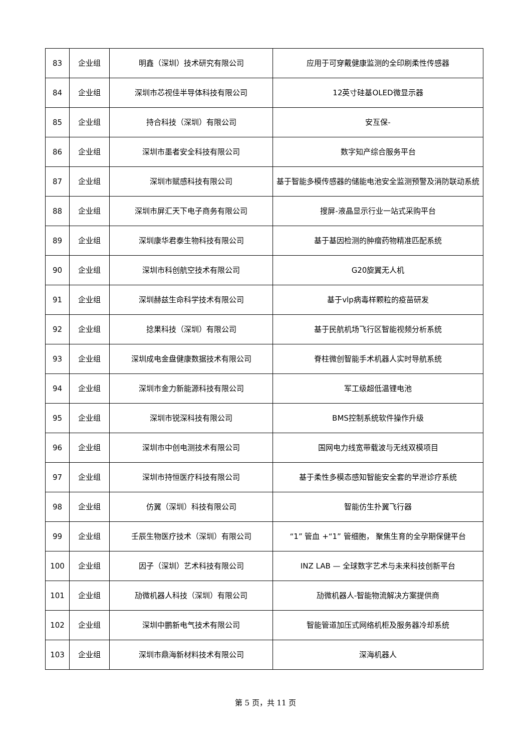| 83 | 企业组 | 明鑫（深圳）技术研究有限公司 | 应用于可穿戴健康监测的全印刷柔性传感器 |
| 84 | 企业组 | 深圳市芯视佳半导体科技有限公司 | 12英寸硅基OLED微显示器 |
| 85 | 企业组 | 持合科技（深圳）有限公司 | 安互保- |
| 86 | 企业组 | 深圳市墨者安全科技有限公司 | 数字知产综合服务平台 |
| 87 | 企业组 | 深圳市赋感科技有限公司 | 基于智能多模传感器的储能电池安全监测预警及消防联动系统 |
| 88 | 企业组 | 深圳市屏汇天下电子商务有限公司 | 搜屏-液晶显示行业一站式采购平台 |
| 89 | 企业组 | 深圳康华君泰生物科技有限公司 | 基于基因检测的肿瘤药物精准匹配系统 |
| 90 | 企业组 | 深圳市科创航空技术有限公司 | G20旋翼无人机 |
| 91 | 企业组 | 深圳赫兹生命科学技术有限公司 | 基于vlp病毒样颗粒的疫苗研发 |
| 92 | 企业组 | 捻果科技（深圳）有限公司 | 基于民航机场飞行区智能视频分析系统 |
| 93 | 企业组 | 深圳成电金盘健康数据技术有限公司 | 脊柱微创智能手术机器人实时导航系统 |
| 94 | 企业组 | 深圳市金力新能源科技有限公司 | 军工级超低温锂电池 |
| 95 | 企业组 | 深圳市锐深科技有限公司 | BMS控制系统软件操作升级 |
| 96 | 企业组 | 深圳市中创电测技术有限公司 | 国网电力线宽带载波与无线双模项目 |
| 97 | 企业组 | 深圳市持恒医疗科技有限公司 | 基于柔性多模态感知智能安全套的早泄诊疗系统 |
| 98 | 企业组 | 仿翼（深圳）科技有限公司 | 智能仿生扑翼飞行器 |
| 99 | 企业组 | 壬辰生物医疗技术（深圳）有限公司 | “1” 管血 +“1” 管细胞， 聚焦生育的全孕期保健平台 |
| 100 | 企业组 | 因子（深圳）艺术科技有限公司 | INZ LAB — 全球数字艺术与未来科技创新平台 |
| 101 | 企业组 | 劢微机器人科技（深圳）有限公司 | 劢微机器人-智能物流解决方案提供商 |
| 102 | 企业组 | 深圳中鹏新电气技术有限公司 | 智能管道加压式网络机柜及服务器冷却系统 |
| 103 | 企业组 | 深圳市鼎海新材料技术有限公司 | 深海机器人 |
第 5 页，共 11 页